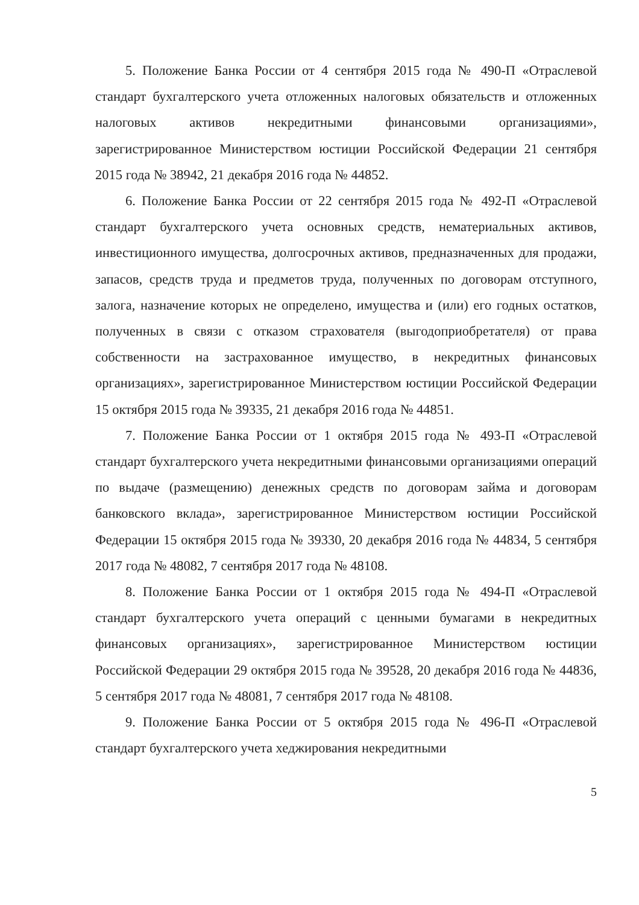5. Положение Банка России от 4 сентября 2015 года № 490-П «Отраслевой стандарт бухгалтерского учета отложенных налоговых обязательств и отложенных налоговых активов некредитными финансовыми организациями», зарегистрированное Министерством юстиции Российской Федерации 21 сентября 2015 года № 38942, 21 декабря 2016 года № 44852.
6. Положение Банка России от 22 сентября 2015 года № 492-П «Отраслевой стандарт бухгалтерского учета основных средств, нематериальных активов, инвестиционного имущества, долгосрочных активов, предназначенных для продажи, запасов, средств труда и предметов труда, полученных по договорам отступного, залога, назначение которых не определено, имущества и (или) его годных остатков, полученных в связи с отказом страхователя (выгодоприобретателя) от права собственности на застрахованное имущество, в некредитных финансовых организациях», зарегистрированное Министерством юстиции Российской Федерации 15 октября 2015 года № 39335, 21 декабря 2016 года № 44851.
7. Положение Банка России от 1 октября 2015 года № 493-П «Отраслевой стандарт бухгалтерского учета некредитными финансовыми организациями операций по выдаче (размещению) денежных средств по договорам займа и договорам банковского вклада», зарегистрированное Министерством юстиции Российской Федерации 15 октября 2015 года № 39330, 20 декабря 2016 года № 44834, 5 сентября 2017 года № 48082, 7 сентября 2017 года № 48108.
8. Положение Банка России от 1 октября 2015 года № 494-П «Отраслевой стандарт бухгалтерского учета операций с ценными бумагами в некредитных финансовых организациях», зарегистрированное Министерством юстиции Российской Федерации 29 октября 2015 года № 39528, 20 декабря 2016 года № 44836, 5 сентября 2017 года № 48081, 7 сентября 2017 года № 48108.
9. Положение Банка России от 5 октября 2015 года № 496-П «Отраслевой стандарт бухгалтерского учета хеджирования некредитными
5